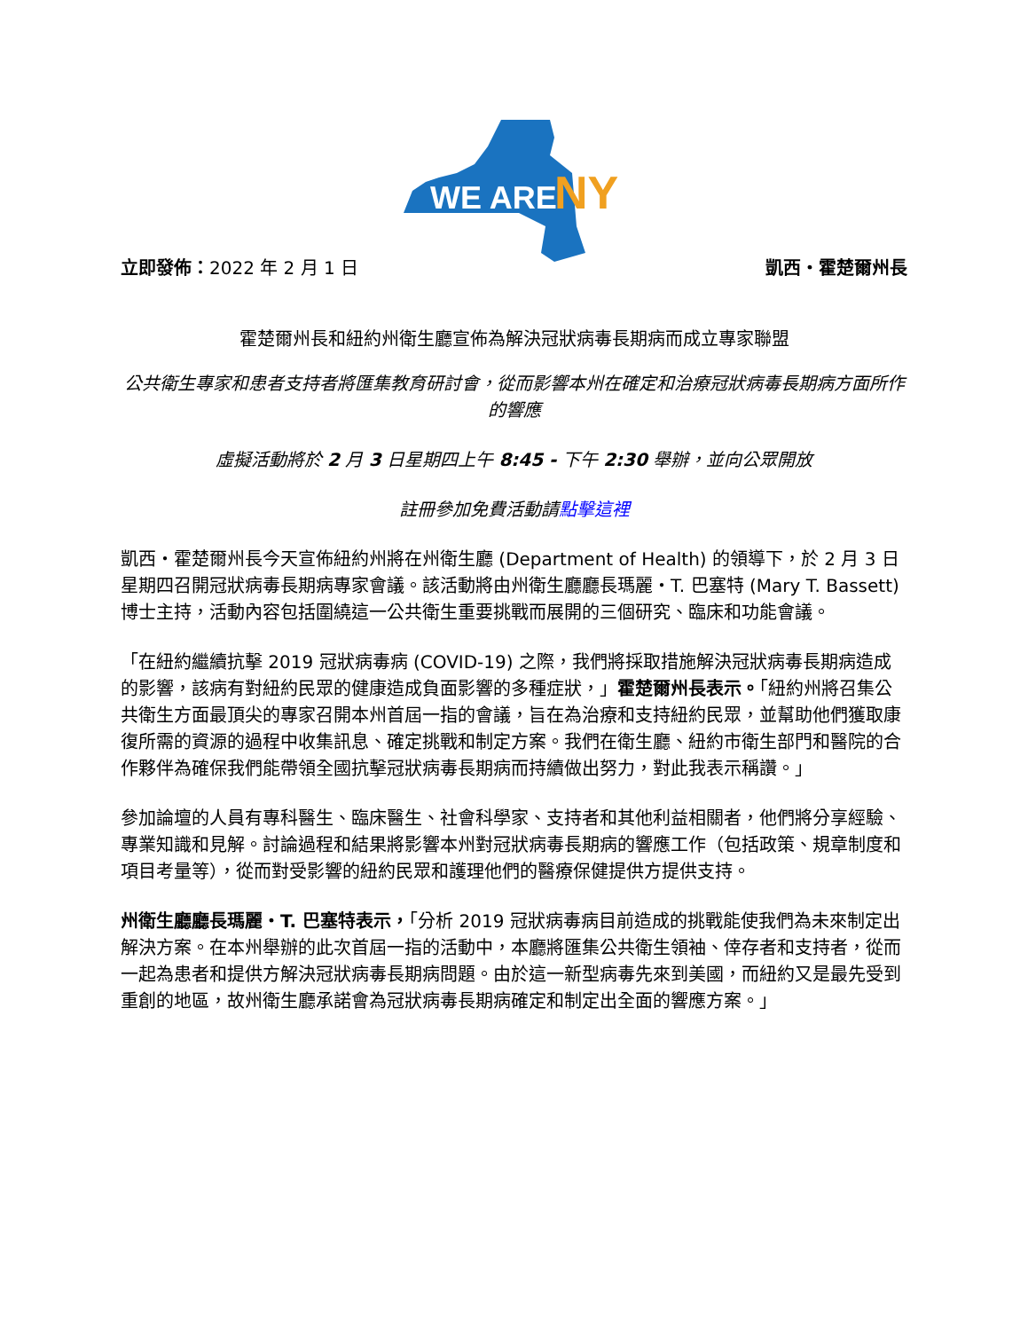WE ARE
NY
立即發佈：2022 年 2 月 1 日 凱西・霍楚爾州長
霍楚爾州長和紐約州衛生廳宣佈為解決冠狀病毒長期病而成立專家聯盟
公共衛生專家和患者支持者將匯集教育研討會，從而影響本州在確定和治療冠狀病毒長期病方面所作的響應
虛擬活動將於 2 月 3 日星期四上午 8:45 - 下午 2:30 舉辦，並向公眾開放
註冊參加免費活動請點擊這裡
凱西・霍楚爾州長今天宣佈紐約州將在州衛生廳 (Department of Health) 的領導下，於 2 月 3 日星期四召開冠狀病毒長期病專家會議。該活動將由州衛生廳廳長瑪麗・T. 巴塞特 (Mary T. Bassett) 博士主持，活動內容包括圍繞這一公共衛生重要挑戰而展開的三個研究、臨床和功能會議。
「在紐約繼續抗擊 2019 冠狀病毒病 (COVID-19) 之際，我們將採取措施解決冠狀病毒長期病造成的影響，該病有對紐約民眾的健康造成負面影響的多種症狀，」霍楚爾州長表示。「紐約州將召集公共衛生方面最頂尖的專家召開本州首屆一指的會議，旨在為治療和支持紐約民眾，並幫助他們獲取康復所需的資源的過程中收集訊息、確定挑戰和制定方案。我們在衛生廳、紐約市衛生部門和醫院的合作夥伴為確保我們能帶領全國抗擊冠狀病毒長期病而持續做出努力，對此我表示稱讚。」
參加論壇的人員有專科醫生、臨床醫生、社會科學家、支持者和其他利益相關者，他們將分享經驗、專業知識和見解。討論過程和結果將影響本州對冠狀病毒長期病的響應工作（包括政策、規章制度和項目考量等），從而對受影響的紐約民眾和護理他們的醫療保健提供方提供支持。
州衛生廳廳長瑪麗・T. 巴塞特表示，「分析 2019 冠狀病毒病目前造成的挑戰能使我們為未來制定出解決方案。在本州舉辦的此次首屆一指的活動中，本廳將匯集公共衛生領袖、倖存者和支持者，從而一起為患者和提供方解決冠狀病毒長期病問題。由於這一新型病毒先來到美國，而紐約又是最先受到重創的地區，故州衛生廳承諾會為冠狀病毒長期病確定和制定出全面的響應方案。」